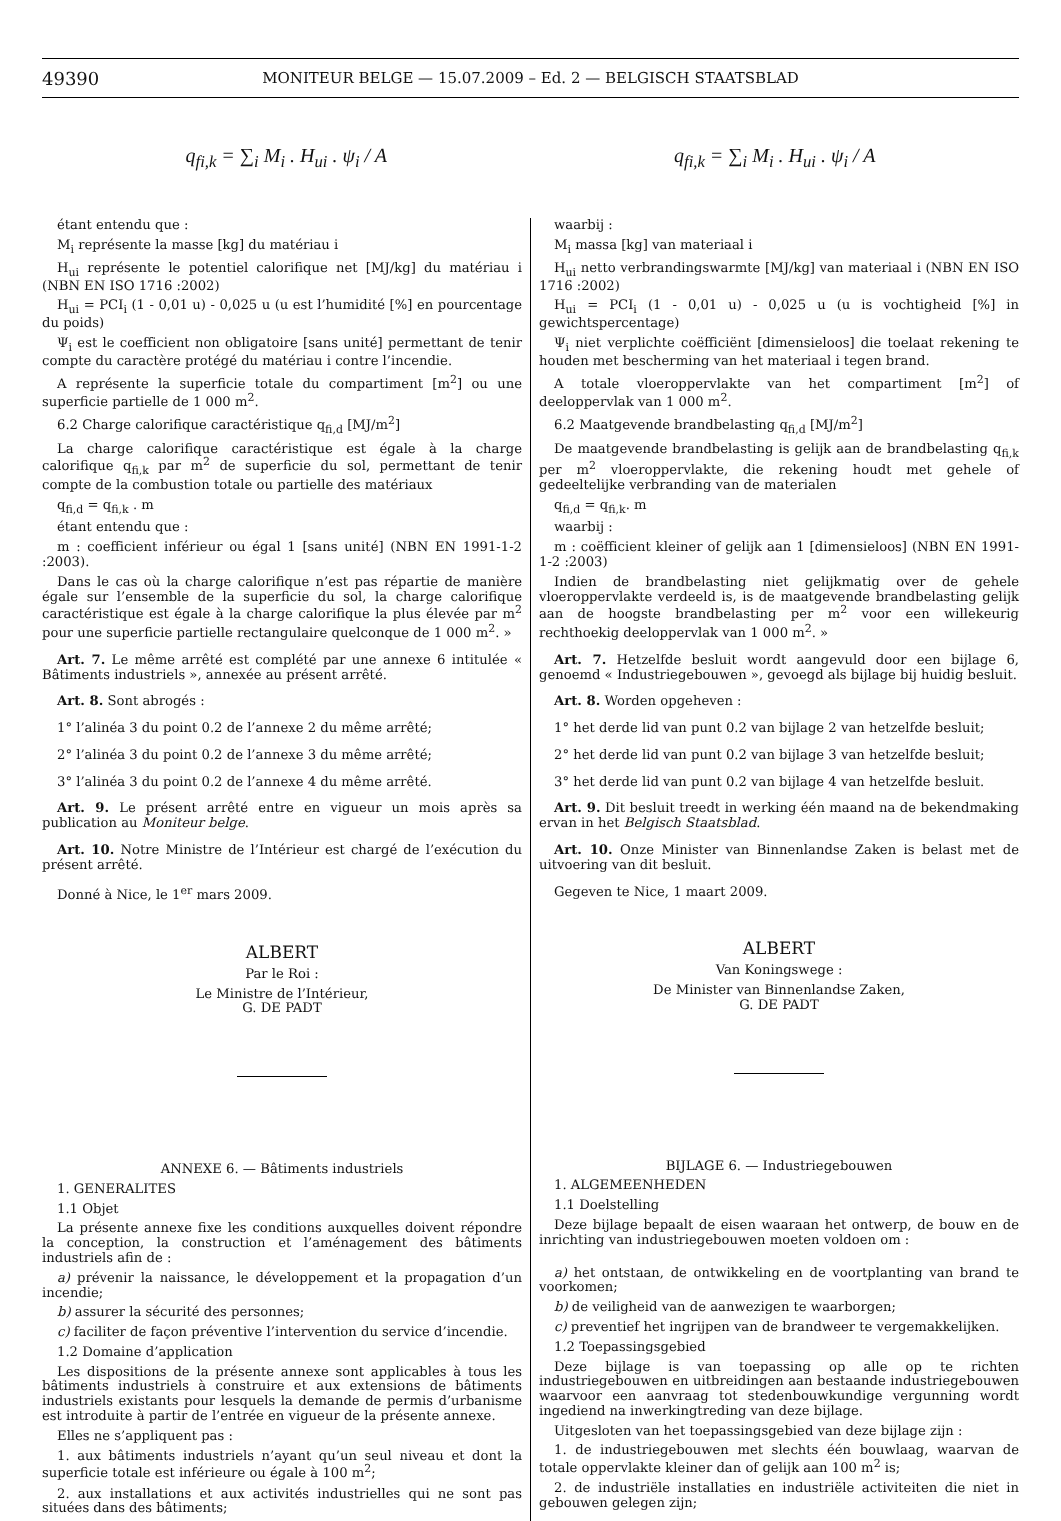49390 MONITEUR BELGE — 15.07.2009 – Ed. 2 — BELGISCH STAATSBLAD
q<sub>fi,k</sub> = ∑<sub>i</sub> M<sub>i</sub> . H<sub>ui</sub> . ψ<sub>i</sub> / A q<sub>fi,k</sub> = ∑<sub>i</sub> M<sub>i</sub> . H<sub>ui</sub> . ψ<sub>i</sub> / A
étant entendu que :
M<sub>i</sub> représente la masse [kg] du matériau i
H<sub>ui</sub> représente le potentiel calorifique net [MJ/kg] du matériau i (NBN EN ISO 1716 :2002)
H<sub>ui</sub> = PCI<sub>i</sub> (1 - 0,01 u) - 0,025 u (u est l’humidité [%] en pourcentage du poids)
Ψ<sub>i</sub> est le coefficient non obligatoire [sans unité] permettant de tenir compte du caractère protégé du matériau i contre l’incendie.
A représente la superficie totale du compartiment [m<sup>2</sup>] ou une superficie partielle de 1 000 m<sup>2</sup>.
6.2 Charge calorifique caractéristique q<sub>fi,d</sub> [MJ/m<sup>2</sup>]
La charge calorifique caractéristique est égale à la charge calorifique q<sub>fi,k</sub> par m<sup>2</sup> de superficie du sol, permettant de tenir compte de la combustion totale ou partielle des matériaux
q<sub>fi,d</sub> = q<sub>fi,k</sub> . m
étant entendu que :
m : coefficient inférieur ou égal 1 [sans unité] (NBN EN 1991-1-2 :2003).
Dans le cas où la charge calorifique n’est pas répartie de manière égale sur l’ensemble de la superficie du sol, la charge calorifique caractéristique est égale à la charge calorifique la plus élevée par m<sup>2</sup> pour une superficie partielle rectangulaire quelconque de 1 000 m<sup>2</sup>. »
Art. 7. Le même arrêté est complété par une annexe 6 intitulée « Bâtiments industriels », annexée au présent arrêté.
Art. 8. Sont abrogés :
1° l’alinéa 3 du point 0.2 de l’annexe 2 du même arrêté;
2° l’alinéa 3 du point 0.2 de l’annexe 3 du même arrêté;
3° l’alinéa 3 du point 0.2 de l’annexe 4 du même arrêté.
Art. 9. Le présent arrêté entre en vigueur un mois après sa publication au Moniteur belge.
Art. 10. Notre Ministre de l’Intérieur est chargé de l’exécution du présent arrêté.
Donné à Nice, le 1<sup>er</sup> mars 2009.
ALBERT
Par le Roi :
Le Ministre de l’Intérieur,
G. DE PADT
ANNEXE 6. — Bâtiments industriels
1. GENERALITES
1.1 Objet
La présente annexe fixe les conditions auxquelles doivent répondre la conception, la construction et l’aménagement des bâtiments industriels afin de :
a) prévenir la naissance, le développement et la propagation d’un incendie;
b) assurer la sécurité des personnes;
c) faciliter de façon préventive l’intervention du service d’incendie.
1.2 Domaine d’application
Les dispositions de la présente annexe sont applicables à tous les bâtiments industriels à construire et aux extensions de bâtiments industriels existants pour lesquels la demande de permis d’urbanisme est introduite à partir de l’entrée en vigueur de la présente annexe.
Elles ne s’appliquent pas :
1. aux bâtiments industriels n’ayant qu’un seul niveau et dont la superficie totale est inférieure ou égale à 100 m<sup>2</sup>;
2. aux installations et aux activités industrielles qui ne sont pas situées dans des bâtiments;
waarbij :
M<sub>i</sub> massa [kg] van materiaal i
H<sub>ui</sub> netto verbrandingswarmte [MJ/kg] van materiaal i (NBN EN ISO 1716 :2002)
H<sub>ui</sub> = PCI<sub>i</sub> (1 - 0,01 u) - 0,025 u (u is vochtigheid [%] in gewichtspercentage)
Ψ<sub>i</sub> niet verplichte coëfficiënt [dimensieloos] die toelaat rekening te houden met bescherming van het materiaal i tegen brand.
A totale vloeroppervlakte van het compartiment [m<sup>2</sup>] of deeloppervlak van 1 000 m<sup>2</sup>.
6.2 Maatgevende brandbelasting q<sub>fi,d</sub> [MJ/m<sup>2</sup>]
De maatgevende brandbelasting is gelijk aan de brandbelasting q<sub>fi,k</sub> per m<sup>2</sup> vloeroppervlakte, die rekening houdt met gehele of gedeeltelijke verbranding van de materialen
q<sub>fi,d</sub> = q<sub>fi,k</sub>. m
waarbij :
m : coëfficient kleiner of gelijk aan 1 [dimensieloos] (NBN EN 1991-1-2 :2003)
Indien de brandbelasting niet gelijkmatig over de gehele vloeroppervlakte verdeeld is, is de maatgevende brandbelasting gelijk aan de hoogste brandbelasting per m<sup>2</sup> voor een willekeurig rechthoekig deeloppervlak van 1 000 m<sup>2</sup>. »
Art. 7. Hetzelfde besluit wordt aangevuld door een bijlage 6, genoemd « Industriegebouwen », gevoegd als bijlage bij huidig besluit.
Art. 8. Worden opgeheven :
1° het derde lid van punt 0.2 van bijlage 2 van hetzelfde besluit;
2° het derde lid van punt 0.2 van bijlage 3 van hetzelfde besluit;
3° het derde lid van punt 0.2 van bijlage 4 van hetzelfde besluit.
Art. 9. Dit besluit treedt in werking één maand na de bekendmaking ervan in het Belgisch Staatsblad.
Art. 10. Onze Minister van Binnenlandse Zaken is belast met de uitvoering van dit besluit.
Gegeven te Nice, 1 maart 2009.
ALBERT
Van Koningswege :
De Minister van Binnenlandse Zaken,
G. DE PADT
BIJLAGE 6. — Industriegebouwen
1. ALGEMEENHEDEN
1.1 Doelstelling
Deze bijlage bepaalt de eisen waaraan het ontwerp, de bouw en de inrichting van industriegebouwen moeten voldoen om :
a) het ontstaan, de ontwikkeling en de voortplanting van brand te voorkomen;
b) de veiligheid van de aanwezigen te waarborgen;
c) preventief het ingrijpen van de brandweer te vergemakkelijken.
1.2 Toepassingsgebied
Deze bijlage is van toepassing op alle op te richten industriegebouwen en uitbreidingen aan bestaande industriegebouwen waarvoor een aanvraag tot stedenbouwkundige vergunning wordt ingediend na inwerkingtreding van deze bijlage.
Uitgesloten van het toepassingsgebied van deze bijlage zijn :
1. de industriegebouwen met slechts één bouwlaag, waarvan de totale oppervlakte kleiner dan of gelijk aan 100 m<sup>2</sup> is;
2. de industriële installaties en industriële activiteiten die niet in gebouwen gelegen zijn;